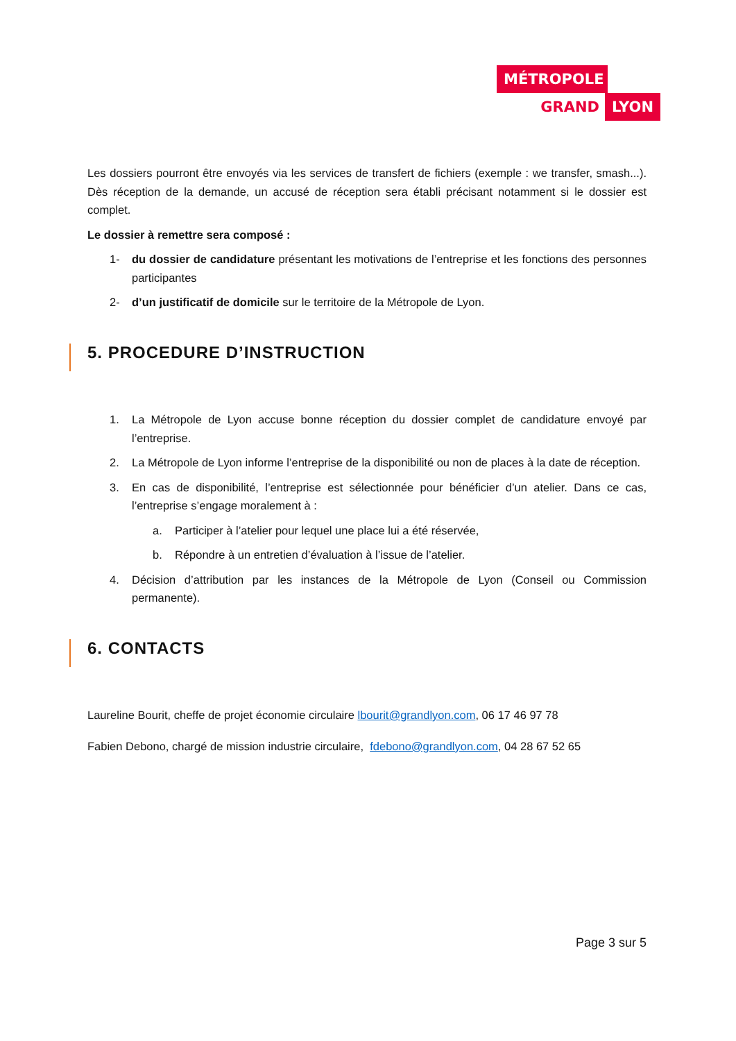MÉTROPOLE
GRAND LYON
Les dossiers pourront être envoyés via les services de transfert de fichiers (exemple : we transfer, smash...). Dès réception de la demande, un accusé de réception sera établi précisant notamment si le dossier est complet.
Le dossier à remettre sera composé :
1- du dossier de candidature présentant les motivations de l’entreprise et les fonctions des personnes participantes
2- d’un justificatif de domicile sur le territoire de la Métropole de Lyon.
5. PROCEDURE D’INSTRUCTION
1. La Métropole de Lyon accuse bonne réception du dossier complet de candidature envoyé par l’entreprise.
2. La Métropole de Lyon informe l’entreprise de la disponibilité ou non de places à la date de réception.
3. En cas de disponibilité, l’entreprise est sélectionnée pour bénéficier d’un atelier. Dans ce cas, l’entreprise s’engage moralement à :
a. Participer à l’atelier pour lequel une place lui a été réservée,
b. Répondre à un entretien d’évaluation à l’issue de l’atelier.
4. Décision d’attribution par les instances de la Métropole de Lyon (Conseil ou Commission permanente).
6. CONTACTS
Laureline Bourit, cheffe de projet économie circulaire lbourit@grandlyon.com, 06 17 46 97 78
Fabien Debono, chargé de mission industrie circulaire, fdebono@grandlyon.com, 04 28 67 52 65
Page 3 sur 5